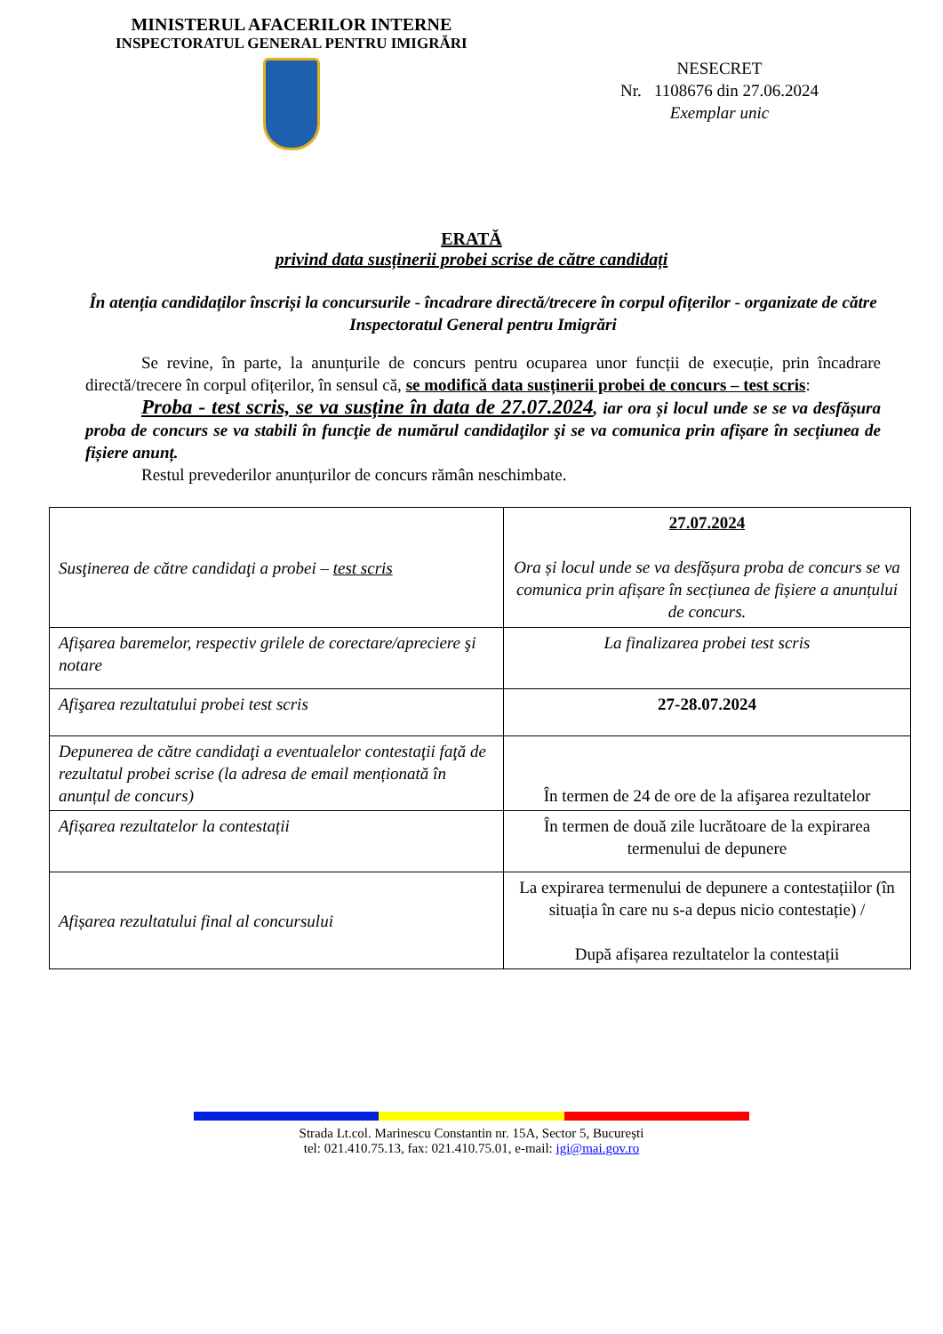MINISTERUL AFACERILOR INTERNE
INSPECTORATUL GENERAL PENTRU IMIGRĂRI
NESECRET
Nr. 1108676 din 27.06.2024
Exemplar unic
ERATĂ
privind data susținerii probei scrise de către candidați
În atenția candidaților înscriși la concursurile - încadrare directă/trecere în corpul ofițerilor - organizate de către Inspectoratul General pentru Imigrări
Se revine, în parte, la anunțurile de concurs pentru ocuparea unor funcții de execuție, prin încadrare directă/trecere în corpul ofițerilor, în sensul că, se modifică data susținerii probei de concurs – test scris:
Proba - test scris, se va susține în data de 27.07.2024, iar ora și locul unde se se va desfășura proba de concurs se va stabili în funcţie de numărul candidaţilor şi se va comunica prin afișare în secțiunea de fișiere anunț.
Restul prevederilor anunțurilor de concurs rămân neschimbate.
| Susţinerea de către candidaţi a probei – test scris | 27.07.2024 Ora și locul unde se va desfășura proba de concurs se va comunica prin afișare în secțiunea de fișiere a anunțului de concurs. |
| Afișarea baremelor, respectiv grilele de corectare/apreciere şi notare | La finalizarea probei test scris |
| Afişarea rezultatului probei test scris | 27-28.07.2024 |
| Depunerea de către candidaţi a eventualelor contestaţii faţă de rezultatul probei scrise (la adresa de email menționată în anunțul de concurs) | În termen de 24 de ore de la afişarea rezultatelor |
| Afișarea rezultatelor la contestații | În termen de două zile lucrătoare de la expirarea termenului de depunere |
| Afișarea rezultatului final al concursului | La expirarea termenului de depunere a contestațiilor (în situația în care nu s-a depus nicio contestație) / După afișarea rezultatelor la contestații |
Strada Lt.col. Marinescu Constantin nr. 15A, Sector 5, București
tel: 021.410.75.13, fax: 021.410.75.01, e-mail: igi@mai.gov.ro